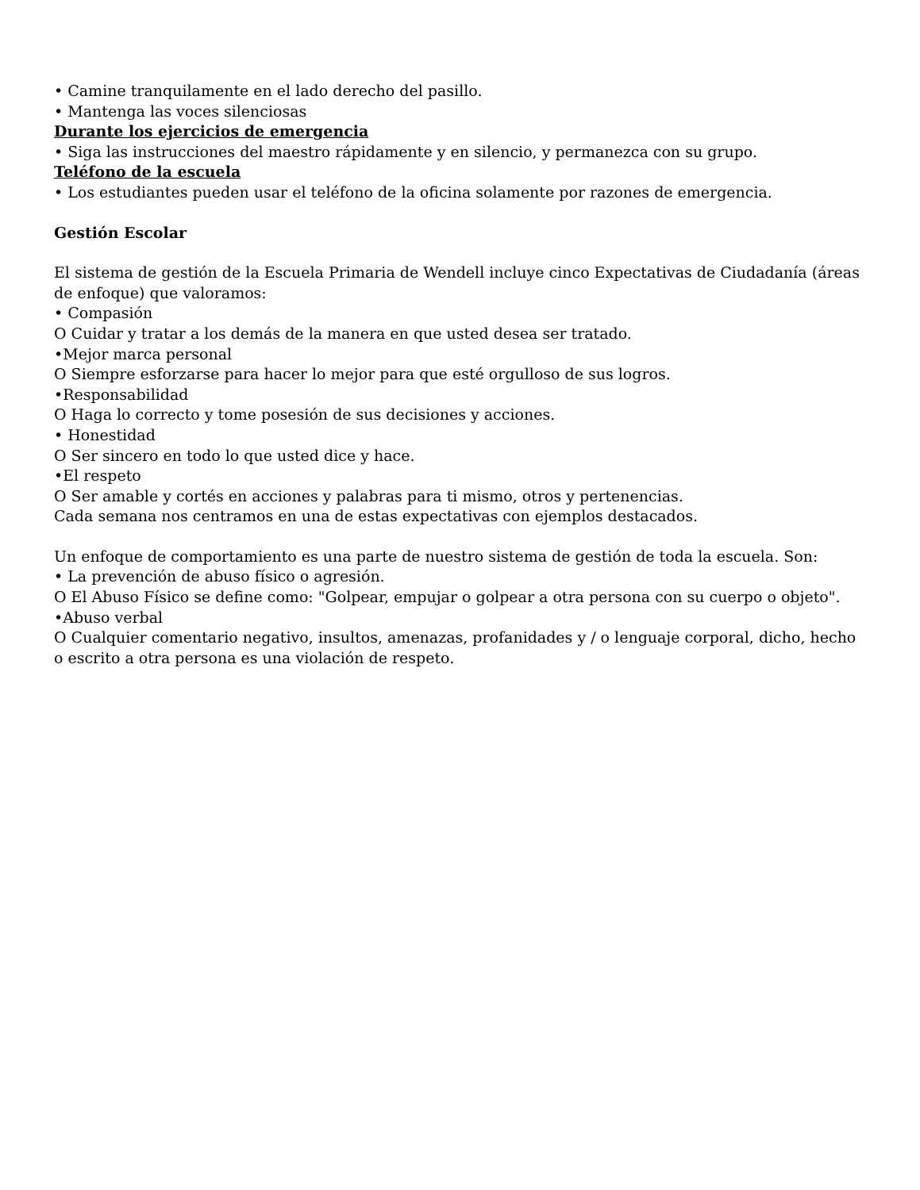• Camine tranquilamente en el lado derecho del pasillo.
• Mantenga las voces silenciosas
Durante los ejercicios de emergencia
• Siga las instrucciones del maestro rápidamente y en silencio, y permanezca con su grupo.
Teléfono de la escuela
• Los estudiantes pueden usar el teléfono de la oficina solamente por razones de emergencia.
Gestión Escolar
El sistema de gestión de la Escuela Primaria de Wendell incluye cinco Expectativas de Ciudadanía (áreas de enfoque) que valoramos:
• Compasión
O Cuidar y tratar a los demás de la manera en que usted desea ser tratado.
•Mejor marca personal
O Siempre esforzarse para hacer lo mejor para que esté orgulloso de sus logros.
•Responsabilidad
O Haga lo correcto y tome posesión de sus decisiones y acciones.
• Honestidad
O Ser sincero en todo lo que usted dice y hace.
•El respeto
O Ser amable y cortés en acciones y palabras para ti mismo, otros y pertenencias.
Cada semana nos centramos en una de estas expectativas con ejemplos destacados.
Un enfoque de comportamiento es una parte de nuestro sistema de gestión de toda la escuela. Son:
• La prevención de abuso físico o agresión.
O El Abuso Físico se define como: "Golpear, empujar o golpear a otra persona con su cuerpo o objeto".
•Abuso verbal
O Cualquier comentario negativo, insultos, amenazas, profanidades y / o lenguaje corporal, dicho, hecho o escrito a otra persona es una violación de respeto.